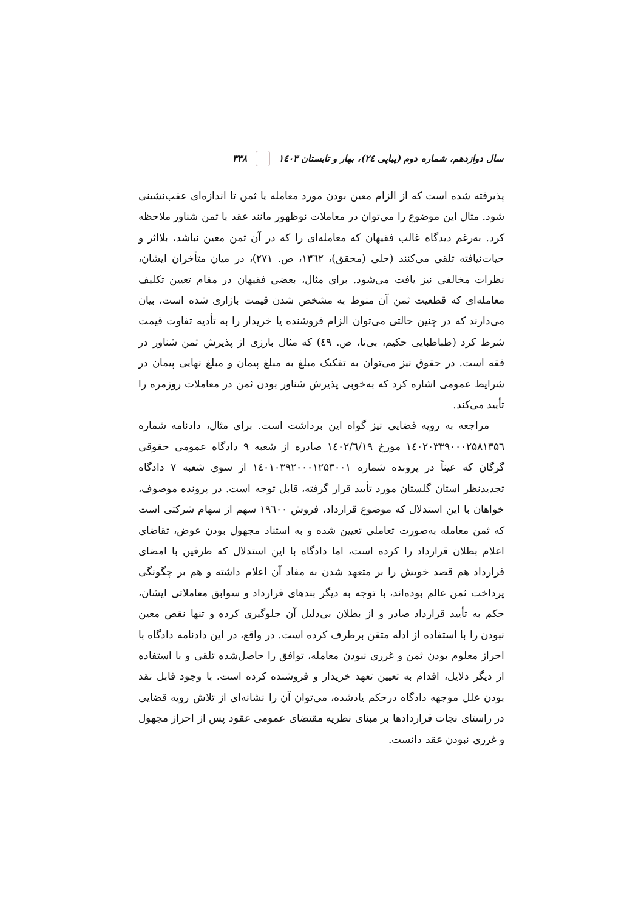سال دوازدهم، شماره دوم (پیاپی ۲٤)، بهار و تابستان ۱٤۰۳ ۳۳۸
پذیرفته شده است که از الزام معین بودن مورد معامله یا ثمن تا اندازه‌ای عقب‌نشینی شود. مثال این موضوع را می‌توان در معاملات نوظهور مانند عقد با ثمن شناور ملاحظه کرد. به‌رغم دیدگاه غالب فقیهان که معامله‌ای را که در آن ثمن معین نباشد، بلااثر و حیات‌نیافته تلقی می‌کنند (حلی (محقق)، ۱۳٦۲، ص. ۲۷۱)، در میان متأخران ایشان، نظرات مخالفی نیز یافت می‌شود. برای مثال، بعضی فقیهان در مقام تعیین تکلیف معامله‌ای که قطعیت ثمن آن منوط به مشخص شدن قیمت بازاری شده است، بیان می‌دارند که در چنین حالتی می‌توان الزام فروشنده یا خریدار را به تأدیه تفاوت قیمت شرط کرد (طباطبایی حکیم، بی‌تا، ص. ٤۹) که مثال بارزی از پذیرش ثمن شناور در فقه است. در حقوق نیز می‌توان به تفکیک مبلغ به مبلغ پیمان و مبلغ نهایی پیمان در شرایط عمومی اشاره کرد که به‌خوبی پذیرش شناور بودن ثمن در معاملات روزمره را تأیید می‌کند.
مراجعه به رویه قضایی نیز گواه این برداشت است. برای مثال، دادنامه شماره ۱٤۰۲۰۳۳۹۰۰۰۲۵۸۱۳۵٦ مورخ ۱٤۰۲/٦/۱۹ صادره از شعبه ۹ دادگاه عمومی حقوقی گرگان که عیناً در پرونده شماره ۱٤۰۱۰۳۹۲۰۰۰۱۲۵۳۰۰۱ از سوی شعبه ۷ دادگاه تجدیدنظر استان گلستان مورد تأیید قرار گرفته، قابل توجه است. در پرونده موصوف، خواهان با این استدلال که موضوع قرارداد، فروش ۱۹٦۰۰ سهم از سهام شرکتی است که ثمن معامله به‌صورت تعاملی تعیین شده و به استناد مجهول بودن عوض، تقاضای اعلام بطلان قرارداد را کرده است، اما دادگاه با این استدلال که طرفین با امضای قرارداد هم قصد خویش را بر متعهد شدن به مفاد آن اعلام داشته و هم بر چگونگی پرداخت ثمن عالم بوده‌اند، با توجه به دیگر بندهای قرارداد و سوابق معاملاتی ایشان، حکم به تأیید قرارداد صادر و از بطلان بی‌دلیل آن جلوگیری کرده و تنها نقص معین نبودن را با استفاده از ادله متقن برطرف کرده است. در واقع، در این دادنامه دادگاه با احراز معلوم بودن ثمن و غرری نبودن معامله، توافق را حاصل‌شده تلقی و با استفاده از دیگر دلایل، اقدام به تعیین تعهد خریدار و فروشنده کرده است. با وجود قابل نقد بودن علل موجهه دادگاه درحکم یادشده، می‌توان آن را نشانه‌ای از تلاش رویه قضایی در راستای نجات قراردادها بر مبنای نظریه مقتضای عمومی عقود پس از احراز مجهول و غرری نبودن عقد دانست.